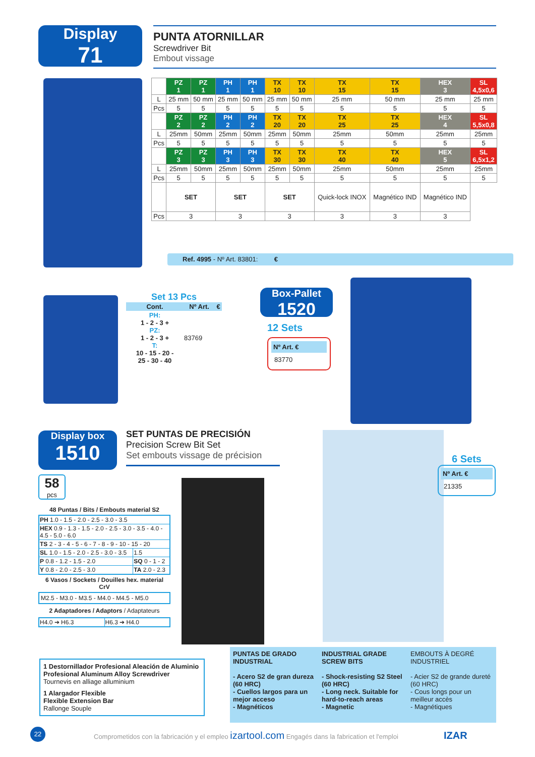Display
71
PUNTA ATORNILLAR
Screwdriver Bit
Embout vissage
| | PZ 1 | PZ 1 | PH 1 | PH 1 | TX 10 | TX 10 | TX 15 | TX 15 | HEX 3 | SL 4,5x0,6 |
| --- | --- | --- | --- | --- | --- | --- | --- | --- | --- | --- |
| L | 25 mm | 50 mm | 25 mm | 50 mm | 25 mm | 50 mm | 25 mm | 50 mm | 25 mm | 25 mm |
| Pcs | 5 | 5 | 5 | 5 | 5 | 5 | 5 | 5 | 5 | 5 |
| | PZ 2 | PZ 2 | PH 2 | PH 2 | TX 20 | TX 20 | TX 25 | TX 25 | HEX 4 | SL 5,5x0,8 |
| L | 25mm | 50mm | 25mm | 50mm | 25mm | 50mm | 25mm | 50mm | 25mm | 25mm |
| Pcs | 5 | 5 | 5 | 5 | 5 | 5 | 5 | 5 | 5 | 5 |
| | PZ 3 | PZ 3 | PH 3 | PH 3 | TX 30 | TX 30 | TX 40 | TX 40 | HEX 5 | SL 6,5x1,2 |
| L | 25mm | 50mm | 25mm | 50mm | 25mm | 50mm | 25mm | 50mm | 25mm | 25mm |
| Pcs | 5 | 5 | 5 | 5 | 5 | 5 | 5 | 5 | 5 | 5 |
| | SET | | SET | | SET | | Quick-lock INOX | Magnético IND | Magnético IND | |
| Pcs | 3 | | 3 | | 3 | | 3 | 3 | 3 | |
Ref. 4995 - Nº Art. 83801: €
Set 13 Pcs
| Cont. | Nº Art. | € |
| --- | --- | --- |
| PH: 1 - 2 - 3 + PZ: 1 - 2 - 3 + T: 10 - 15 - 20 - 25 - 30 - 40 | 83769 | |
Box-Pallet
1520
12 Sets
Nº Art. €
83770
Display box
1510
SET PUNTAS DE PRECISIÓN
Precision Screw Bit Set
Set embouts vissage de précision
58
pcs
48 Puntas / Bits / Embouts material S2
| PH 1.0 - 1.5 - 2.0 - 2.5 - 3.0 - 3.5 | |
| HEX 0.9 - 1.3 - 1.5 - 2.0 - 2.5 - 3.0 - 3.5 - 4.0 - 4.5 - 5.0 - 6.0 | |
| TS 2 - 3 - 4 - 5 - 6 - 7 - 8 - 9 - 10 - 15 - 20 | |
| SL 1.0 - 1.5 - 2.0 - 2.5 - 3.0 - 3.5 | 1.5 |
| P 0.8 - 1.2 - 1.5 - 2.0 | SQ 0 - 1 - 2 |
| Y 0.8 - 2.0 - 2.5 - 3.0 | TA 2.0 - 2.3 |
6 Vasos / Sockets / Douilles hex. material CrV
M2.5 - M3.0 - M3.5 - M4.0 - M4.5 - M5.0
2 Adaptadores / Adaptors / Adaptateurs
| H4.0 ➔ H6.3 | H6.3 ➔ H4.0 |
6 Sets
Nº Art. €
21335
1 Destornillador Profesional Aleación de Aluminio
Profesional Aluminum Alloy Screwdriver
Tournevis en alliage alluminium
1 Alargador Flexible
Flexible Extension Bar
Rallonge Souple
PUNTAS DE GRADO INDUSTRIAL
- Acero S2 de gran dureza (60 HRC)
- Cuellos largos para un mejor acceso
- Magnéticos
INDUSTRIAL GRADE SCREW BITS
- Shock-resisting S2 Steel (60 HRC)
- Long neck. Suitable for hard-to-reach areas
- Magnetic
EMBOUTS À DEGRÉ INDUSTRIEL
- Acier S2 de grande dureté (60 HRC)
- Cous longs pour un meilleur accès
- Magnétiques
22
Comprometidos con la fabricación y el empleo izartool.com Engagés dans la fabrication et l'emploi
IZAR